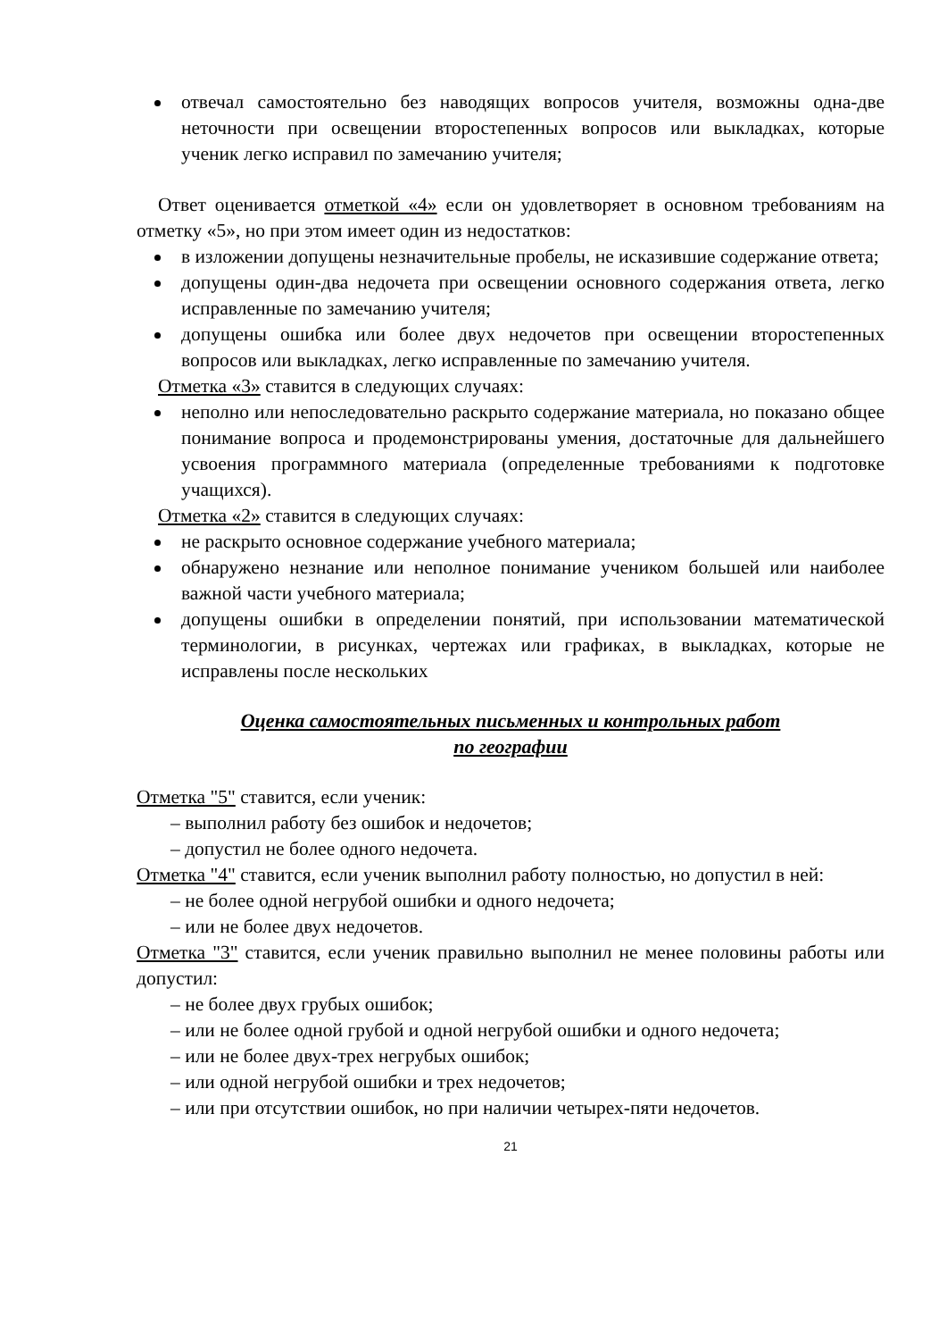отвечал самостоятельно без наводящих вопросов учителя, возможны одна-две неточности при освещении второстепенных вопросов или выкладках, которые ученик легко исправил по замечанию учителя;
Ответ оценивается отметкой «4» если он удовлетворяет в основном требованиям на отметку «5», но при этом имеет один из недостатков:
в изложении допущены незначительные пробелы, не исказившие содержание ответа;
допущены один-два недочета при освещении основного содержания ответа, легко исправленные по замечанию учителя;
допущены ошибка или более двух недочетов при освещении второстепенных вопросов или выкладках, легко исправленные по замечанию учителя.
Отметка «3» ставится в следующих случаях:
неполно или непоследовательно раскрыто содержание материала, но показано общее понимание вопроса и продемонстрированы умения, достаточные для дальнейшего усвоения программного материала (определенные требованиями к подготовке учащихся).
Отметка «2» ставится в следующих случаях:
не раскрыто основное содержание учебного материала;
обнаружено незнание или неполное понимание учеником большей или наиболее важной части учебного материала;
допущены ошибки в определении понятий, при использовании математической терминологии, в рисунках, чертежах или графиках, в выкладках, которые не исправлены после нескольких
Оценка самостоятельных письменных и контрольных работ
по географии
Отметка "5" ставится, если ученик:
– выполнил работу без ошибок и недочетов;
– допустил не более одного недочета.
Отметка "4" ставится, если ученик выполнил работу полностью, но допустил в ней:
– не более одной негрубой ошибки и одного недочета;
– или не более двух недочетов.
Отметка "3" ставится, если ученик правильно выполнил не менее половины работы или допустил:
– не более двух грубых ошибок;
– или не более одной грубой и одной негрубой ошибки и одного недочета;
– или не более двух-трех негрубых ошибок;
– или одной негрубой ошибки и трех недочетов;
– или при отсутствии ошибок, но при наличии четырех-пяти недочетов.
21